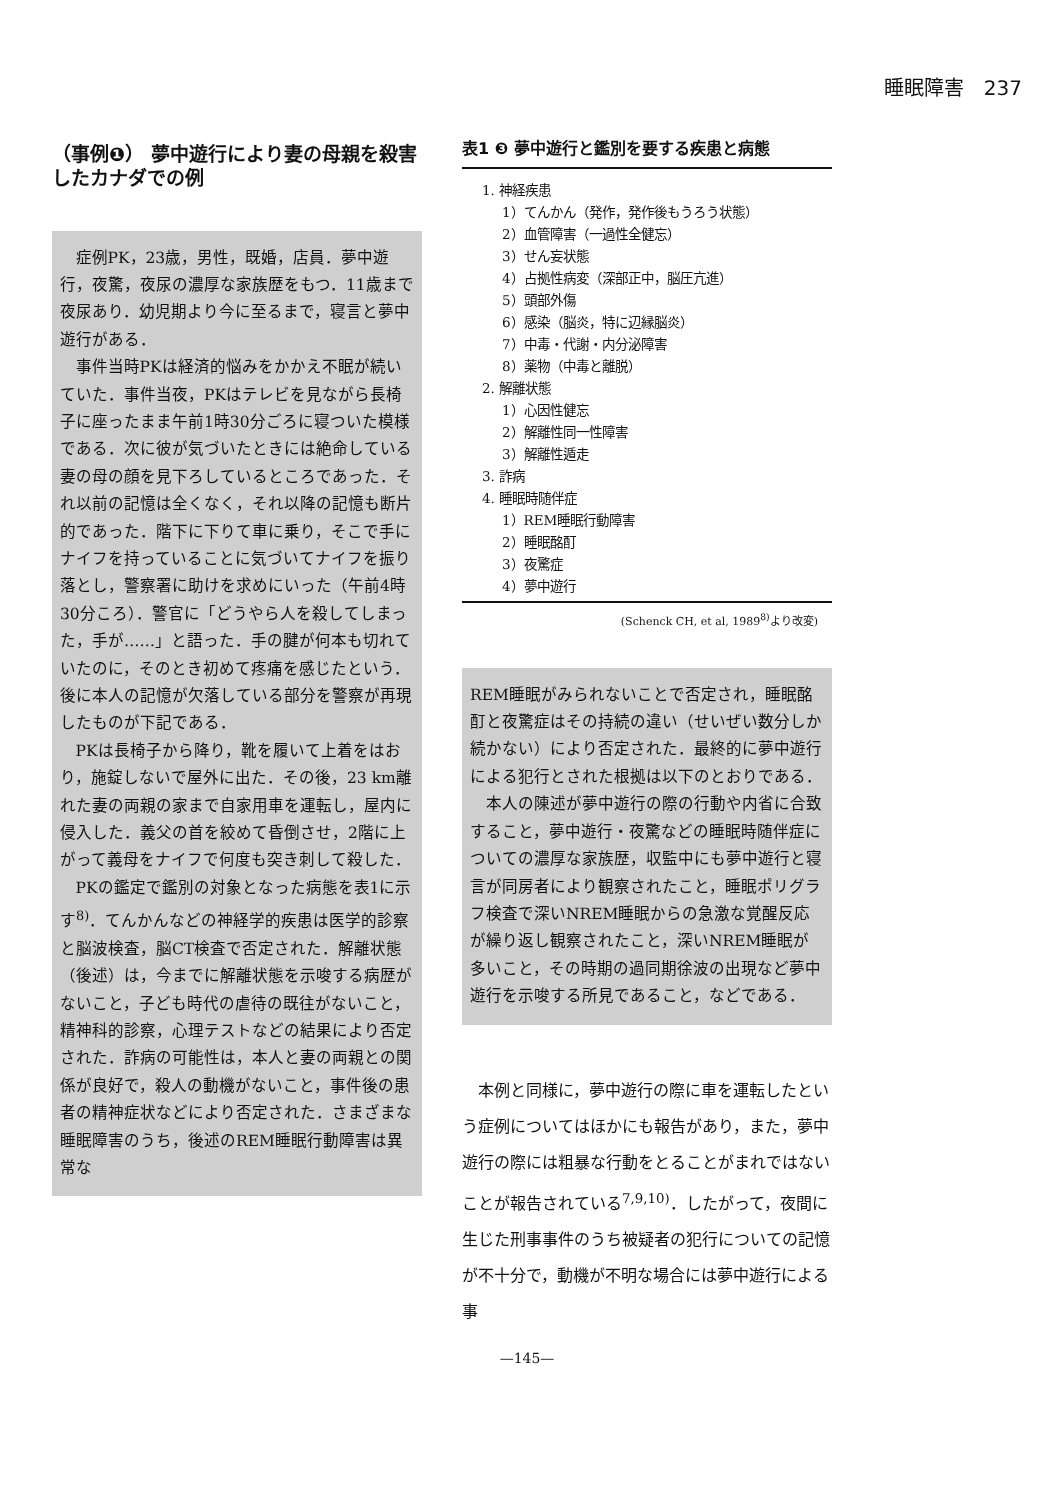睡眠障害　237
（事例❶） 夢中遊行により妻の母親を殺害したカナダでの例
症例PK，23歳，男性，既婚，店員．夢中遊行，夜驚，夜尿の濃厚な家族歴をもつ．11歳まで夜尿あり．幼児期より今に至るまで，寝言と夢中遊行がある．
事件当時PKは経済的悩みをかかえ不眠が続いていた．事件当夜，PKはテレビを見ながら長椅子に座ったまま午前1時30分ごろに寝ついた模様である．次に彼が気づいたときには絶命している妻の母の顔を見下ろしているところであった．それ以前の記憶は全くなく，それ以降の記憶も断片的であった．階下に下りて車に乗り，そこで手にナイフを持っていることに気づいてナイフを振り落とし，警察署に助けを求めにいった（午前4時30分ころ）．警官に「どうやら人を殺してしまった，手が……」と語った．手の腱が何本も切れていたのに，そのとき初めて疼痛を感じたという．後に本人の記憶が欠落している部分を警察が再現したものが下記である．
PKは長椅子から降り，靴を履いて上着をはおり，施錠しないで屋外に出た．その後，23 km離れた妻の両親の家まで自家用車を運転し，屋内に侵入した．義父の首を絞めて昏倒させ，2階に上がって義母をナイフで何度も突き刺して殺した．
PKの鑑定で鑑別の対象となった病態を表1に示す<sup>8)</sup>．てんかんなどの神経学的疾患は医学的診察と脳波検査，脳CT検査で否定された．解離状態（後述）は，今までに解離状態を示唆する病歴がないこと，子ども時代の虐待の既往がないこと，精神科的診察，心理テストなどの結果により否定された．詐病の可能性は，本人と妻の両親との関係が良好で，殺人の動機がないこと，事件後の患者の精神症状などにより否定された．さまざまな睡眠障害のうち，後述のREM睡眠行動障害は異常な
表1 ❸ 夢中遊行と鑑別を要する疾患と病態
1. 神経疾患
1）てんかん（発作，発作後もうろう状態）
2）血管障害（一過性全健忘）
3）せん妄状態
4）占拠性病変（深部正中，脳圧亢進）
5）頭部外傷
6）感染（脳炎，特に辺縁脳炎）
7）中毒・代謝・内分泌障害
8）薬物（中毒と離脱）
2. 解離状態
1）心因性健忘
2）解離性同一性障害
3）解離性遁走
3. 詐病
4. 睡眠時随伴症
1）REM睡眠行動障害
2）睡眠酩酊
3）夜驚症
4）夢中遊行
(Schenck CH, et al, 1989<sup>8)</sup>より改変)
REM睡眠がみられないことで否定され，睡眠酩酊と夜驚症はその持続の違い（せいぜい数分しか続かない）により否定された．最終的に夢中遊行による犯行とされた根拠は以下のとおりである．
本人の陳述が夢中遊行の際の行動や内省に合致すること，夢中遊行・夜驚などの睡眠時随伴症についての濃厚な家族歴，収監中にも夢中遊行と寝言が同房者により観察されたこと，睡眠ポリグラフ検査で深いNREM睡眠からの急激な覚醒反応が繰り返し観察されたこと，深いNREM睡眠が多いこと，その時期の過同期徐波の出現など夢中遊行を示唆する所見であること，などである．
本例と同様に，夢中遊行の際に車を運転したという症例についてはほかにも報告があり，また，夢中遊行の際には粗暴な行動をとることがまれではないことが報告されている<sup>7,9,10)</sup>．したがって，夜間に生じた刑事事件のうち被疑者の犯行についての記憶が不十分で，動機が不明な場合には夢中遊行による事
—145—